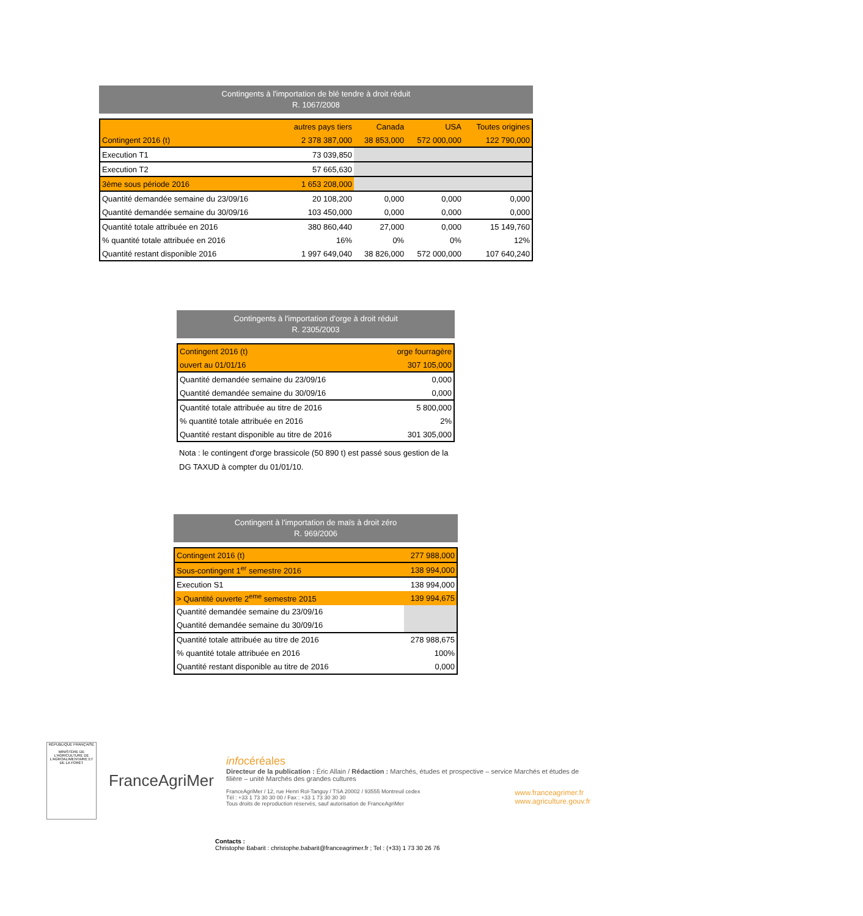Contingents à l'importation de blé tendre à droit réduit
R. 1067/2008
| | autres pays tiers | Canada | USA | Toutes origines |
| --- | --- | --- | --- | --- |
| Contingent 2016 (t) | 2 378 387,000 | 38 853,000 | 572 000,000 | 122 790,000 |
| Execution T1 | 73 039,850 | | | |
| Execution T2 | 57 665,630 | | | |
| 3ème sous période 2016 | 1 653 208,000 | | | |
| Quantité demandée semaine du 23/09/16 | 20 108,200 | 0,000 | 0,000 | 0,000 |
| Quantité demandée semaine du 30/09/16 | 103 450,000 | 0,000 | 0,000 | 0,000 |
| Quantité totale attribuée en 2016 | 380 860,440 | 27,000 | 0,000 | 15 149,760 |
| % quantité totale attribuée en 2016 | 16% | 0% | 0% | 12% |
| Quantité restant disponible 2016 | 1 997 649,040 | 38 826,000 | 572 000,000 | 107 640,240 |
Contingents à l'importation d'orge à droit réduit
R. 2305/2003
| Contingent 2016 (t) | orge fourragère |
| ouvert au 01/01/16 | 307 105,000 |
| Quantité demandée semaine du 23/09/16 | 0,000 |
| Quantité demandée semaine du 30/09/16 | 0,000 |
| Quantité totale attribuée au titre de 2016 | 5 800,000 |
| % quantité totale attribuée en 2016 | 2% |
| Quantité restant disponible au titre de 2016 | 301 305,000 |
Nota : le contingent d'orge brassicole (50 890 t) est passé sous gestion de la
DG TAXUD à compter du 01/01/10.
Contingent à l'importation de maïs à droit zéro
R. 969/2006
| Contingent 2016 (t) | 277 988,000 |
| Sous-contingent 1<sup>er</sup> semestre 2016 | 138 994,000 |
| Execution S1 | 138 994,000 |
| > Quantité ouverte 2<sup>eme</sup> semestre 2015 | 139 994,675 |
| Quantité demandée semaine du 23/09/16 | |
| Quantité demandée semaine du 30/09/16 | |
| Quantité totale attribuée au titre de 2016 | 278 988,675 |
| % quantité totale attribuée en 2016 | 100% |
| Quantité restant disponible au titre de 2016 | 0,000 |
RÉPUBLIQUE FRANÇAISE
MINISTÈRE DE L'AGRICULTURE DE L'AGROALIMENTAIRE ET DE LA FORÊT
FranceAgriMer
infocéréales
Directeur de la publication : Éric Allain / Rédaction : Marchés, études et prospective – service Marchés et études de filière – unité Marchés des grandes cultures
FranceAgriMer / 12, rue Henri Rol-Tanguy / TSA 20002 / 93555 Montreuil cedex
Tél : +33 1 73 30 30 00 / Fax : +33 1 73 30 30 30
Tous droits de reproduction réservés, sauf autorisation de FranceAgriMer
www.franceagrimer.fr
www.agriculture.gouv.fr
Contacts :
Christophe Babarit : christophe.babarit@franceagrimer.fr ; Tel : (+33) 1 73 30 26 76